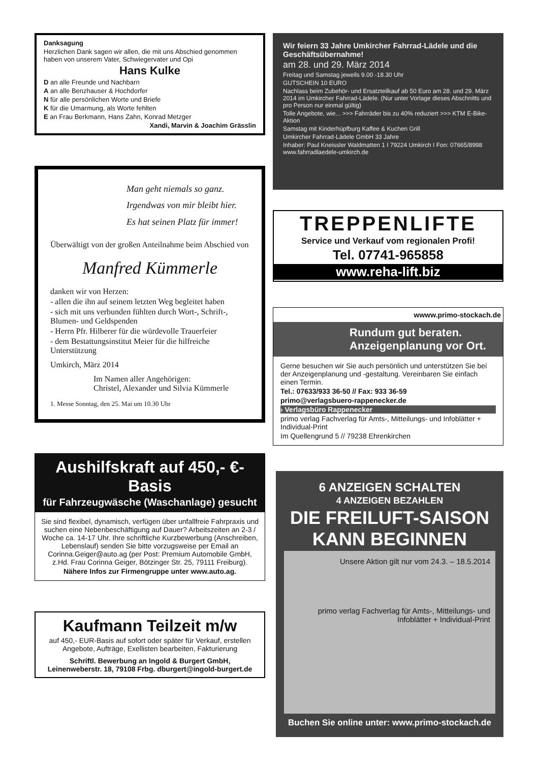Danksagung
Herzlichen Dank sagen wir allen, die mit uns Abschied genommen haben von unserem Vater, Schwiegervater und Opi
Hans Kulke
D an alle Freunde und Nachbarn
A an alle Benzhauser & Hochdorfer
N für alle persönlichen Worte und Briefe
K für die Umarmung, als Worte fehlten
E an Frau Berkmann, Hans Zahn, Konrad Metzger
Xandi, Marvin & Joachim Grässlin
Man geht niemals so ganz.
Irgendwas von mir bleibt hier.
Es hat seinen Platz für immer!
Überwältigt von der großen Anteilnahme beim Abschied von
Manfred Kümmerle
danken wir von Herzen:
- allen die ihn auf seinem letzten Weg begleitet haben
- sich mit uns verbunden fühlten durch Wort-, Schrift-, Blumen- und Geldspenden
- Herrn Pfr. Hilberer für die würdevolle Trauerfeier
- dem Bestattungsinstitut Meier für die hilfreiche Unterstützung
Umkirch, März 2014
Im Namen aller Angehörigen:
Christel, Alexander und Silvia Kümmerle
1. Messe Sonntag, den 25. Mai um 10.30 Uhr
Aushilfskraft auf 450,- €-Basis
für Fahrzeugwäsche (Waschanlage) gesucht
Sie sind flexibel, dynamisch, verfügen über unfallfreie Fahrpraxis und suchen eine Nebenbeschäftigung auf Dauer? Arbeitszeiten an 2-3 / Woche ca. 14-17 Uhr. Ihre schriftliche Kurzbewerbung (Anschreiben, Lebenslauf) senden Sie bitte vorzugsweise per Email an Corinna.Geiger@auto.ag (per Post: Premium Automobile GmbH, z.Hd. Frau Corinna Geiger, Bötzinger Str. 25, 79111 Freiburg).
Nähere Infos zur Firmengruppe unter www.auto.ag.
Kaufmann Teilzeit m/w
auf 450,- EUR-Basis auf sofort oder später für Verkauf, erstellen Angebote, Aufträge, Exellisten bearbeiten, Fakturierung
Schriftl. Bewerbung an Ingold & Burgert GmbH, Leinenweberstr. 18, 79108 Frbg. dburgert@ingold-burgert.de
Wir feiern 33 Jahre Umkircher Fahrrad-Lädele und die Geschäftsübernahme!
am 28. und 29. März 2014
Freitag und Samstag jeweils 9.00 -18.30 Uhr
GUTSCHEIN 10 EURO
Nachlass beim Zubehör- und Ersatzteilkauf ab 50 Euro am 28. und 29. März 2014 im Umkircher Fahrrad-Lädele. (Nur unter Vorlage dieses Abschnitts und pro Person nur einmal gültig)
Tolle Angebote, wie... >>> Fahrräder bis zu 40% reduziert >>> KTM E-Bike-Aktion
Samstag mit Kinderhüpfburg Kaffee & Kuchen Grill
Umkircher Fahrrad-Lädele GmbH 33 Jahre
Inhaber: Paul Kneissler Waldmatten 1 I 79224 Umkirch I Fon: 07665/8998 www.fahrradlaedele-umkirch.de
TREPPENLIFTE
Service und Verkauf vom regionalen Profi!
Tel. 07741-965858
www.reha-lift.biz
wwww.primo-stockach.de
Rundum gut beraten.
Anzeigenplanung vor Ort.
Gerne besuchen wir Sie auch persönlich und unterstützen Sie bei der Anzeigenplanung und -gestaltung. Vereinbaren Sie einfach einen Termin.
Tel.: 07633/933 36-50 // Fax: 933 36-59
primo@verlagsbuero-rappenecker.de
› Verlagsbüro Rappenecker
primo verlag Fachverlag für Amts-, Mitteilungs- und Infoblätter + Individual-Print
Im Quellengrund 5 // 79238 Ehrenkirchen
6 ANZEIGEN SCHALTEN
4 ANZEIGEN BEZAHLEN
DIE FREILUFT-SAISON KANN BEGINNEN
Unsere Aktion gilt nur vom 24.3. – 18.5.2014
primo verlag Fachverlag für Amts-, Mitteilungs- und Infoblätter + Individual-Print
Buchen Sie online unter: www.primo-stockach.de